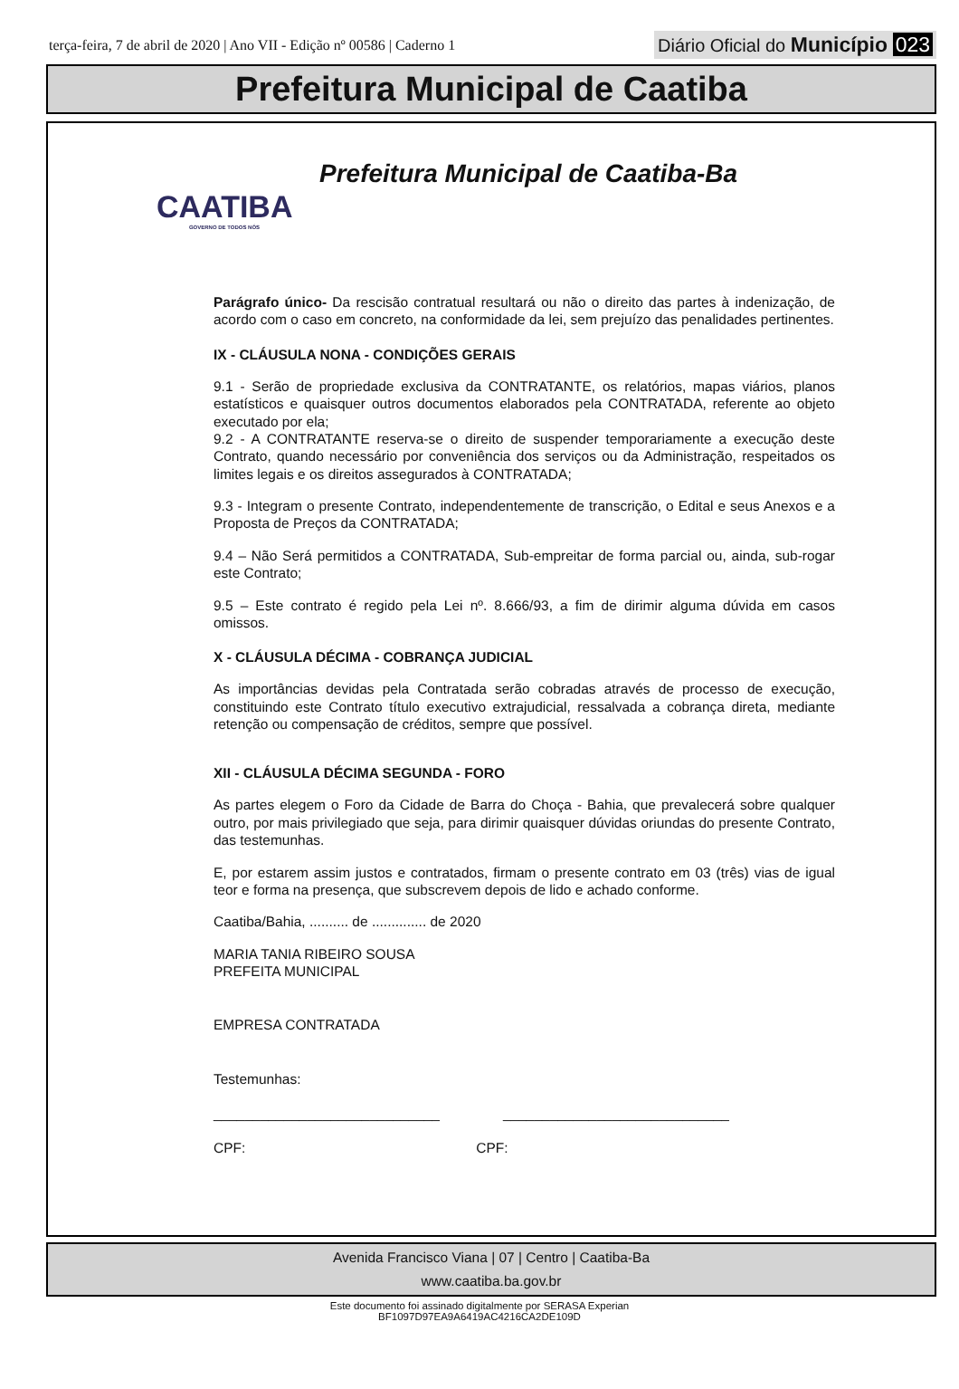terça-feira, 7 de abril de 2020 | Ano VII - Edição nº 00586 | Caderno 1
Diário Oficial do Município 023
Prefeitura Municipal de Caatiba
CAATIBA
GOVERNO DE TODOS NÓS
Prefeitura Municipal de Caatiba-Ba
Parágrafo único- Da rescisão contratual resultará ou não o direito das partes à indenização, de acordo com o caso em concreto, na conformidade da lei, sem prejuízo das penalidades pertinentes.
IX - CLÁUSULA NONA - CONDIÇÕES GERAIS
9.1 - Serão de propriedade exclusiva da CONTRATANTE, os relatórios, mapas viários, planos estatísticos e quaisquer outros documentos elaborados pela CONTRATADA, referente ao objeto executado por ela;
9.2 - A CONTRATANTE reserva-se o direito de suspender temporariamente a execução deste Contrato, quando necessário por conveniência dos serviços ou da Administração, respeitados os limites legais e os direitos assegurados à CONTRATADA;
9.3 - Integram o presente Contrato, independentemente de transcrição, o Edital e seus Anexos e a Proposta de Preços da CONTRATADA;
9.4 – Não Será permitidos a CONTRATADA, Sub-empreitar de forma parcial ou, ainda, sub-rogar este Contrato;
9.5 – Este contrato é regido pela Lei nº. 8.666/93, a fim de dirimir alguma dúvida em casos omissos.
X - CLÁUSULA DÉCIMA - COBRANÇA JUDICIAL
As importâncias devidas pela Contratada serão cobradas através de processo de execução, constituindo este Contrato título executivo extrajudicial, ressalvada a cobrança direta, mediante retenção ou compensação de créditos, sempre que possível.
XII - CLÁUSULA DÉCIMA SEGUNDA - FORO
As partes elegem o Foro da Cidade de Barra do Choça - Bahia, que prevalecerá sobre qualquer outro, por mais privilegiado que seja, para dirimir quaisquer dúvidas oriundas do presente Contrato, das testemunhas.
E, por estarem assim justos e contratados, firmam o presente contrato em 03 (três) vias de igual teor e forma na presença, que subscrevem depois de lido e achado conforme.
Caatiba/Bahia, .......... de .............. de 2020
MARIA TANIA RIBEIRO SOUSA
PREFEITA MUNICIPAL
EMPRESA CONTRATADA
Testemunhas:
_____________________________ _____________________________
CPF: CPF:
Avenida Francisco Viana | 07 | Centro | Caatiba-Ba
www.caatiba.ba.gov.br
Este documento foi assinado digitalmente por SERASA Experian
BF1097D97EA9A6419AC4216CA2DE109D